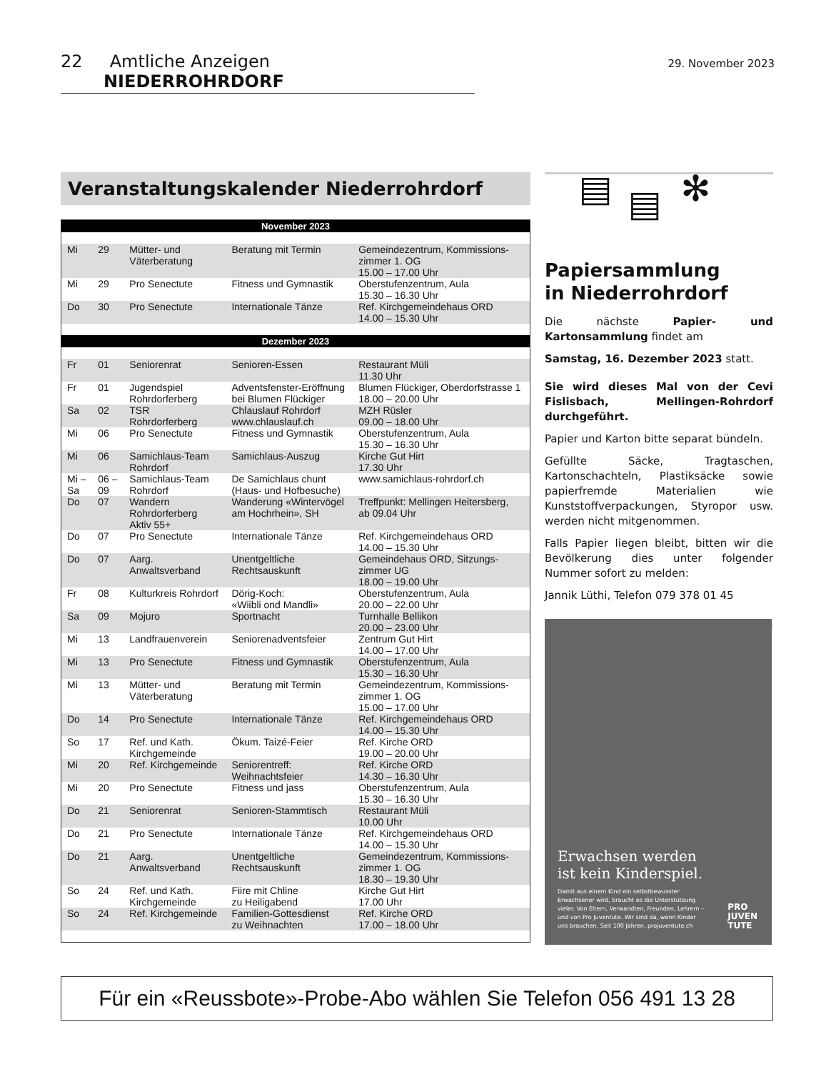22 Amtliche Anzeigen NIEDERROHRDORF
29. November 2023
Veranstaltungskalender Niederrohrdorf
| November 2023 | | | | |
| --- | --- | --- | --- | --- |
| Mi | 29 | Mütter- und Väterberatung | Beratung mit Termin | Gemeindezentrum, Kommissions- zimmer 1. OG 15.00 – 17.00 Uhr |
| Mi | 29 | Pro Senectute | Fitness und Gymnastik | Oberstufenzentrum, Aula 15.30 – 16.30 Uhr |
| Do | 30 | Pro Senectute | Internationale Tänze | Ref. Kirchgemeindehaus ORD 14.00 – 15.30 Uhr |
| Dezember 2023 | | | | |
| Fr | 01 | Seniorenrat | Senioren-Essen | Restaurant Müli 11.30 Uhr |
| Fr | 01 | Jugendspiel Rohrdorferberg | Adventsfenster-Eröffnung bei Blumen Flückiger | Blumen Flückiger, Oberdorfstrasse 1 18.00 – 20.00 Uhr |
| Sa | 02 | TSR Rohrdorferberg | Chlauslauf Rohrdorf www.chlauslauf.ch | MZH Rüsler 09.00 – 18.00 Uhr |
| Mi | 06 | Pro Senectute | Fitness und Gymnastik | Oberstufenzentrum, Aula 15.30 – 16.30 Uhr |
| Mi | 06 | Samichlaus-Team Rohrdorf | Samichlaus-Auszug | Kirche Gut Hirt 17.30 Uhr |
| Mi – Sa | 06 – 09 | Samichlaus-Team Rohrdorf | De Samichlaus chunt (Haus- und Hofbesuche) | www.samichlaus-rohrdorf.ch |
| Do | 07 | Wandern Rohrdorferberg Aktiv 55+ | Wanderung «Wintervögel am Hochrhein», SH | Treffpunkt: Mellingen Heitersberg, ab 09.04 Uhr |
| Do | 07 | Pro Senectute | Internationale Tänze | Ref. Kirchgemeindehaus ORD 14.00 – 15.30 Uhr |
| Do | 07 | Aarg. Anwaltsverband | Unentgeltliche Rechtsauskunft | Gemeindehaus ORD, Sitzungs- zimmer UG 18.00 – 19.00 Uhr |
| Fr | 08 | Kulturkreis Rohrdorf | Dörig-Koch: «Wiibli ond Mandli» | Oberstufenzentrum, Aula 20.00 – 22.00 Uhr |
| Sa | 09 | Mojuro | Sportnacht | Turnhalle Bellikon 20.00 – 23.00 Uhr |
| Mi | 13 | Landfrauenverein | Seniorenadventsfeier | Zentrum Gut Hirt 14.00 – 17.00 Uhr |
| Mi | 13 | Pro Senectute | Fitness und Gymnastik | Oberstufenzentrum, Aula 15.30 – 16.30 Uhr |
| Mi | 13 | Mütter- und Väterberatung | Beratung mit Termin | Gemeindezentrum, Kommissions- zimmer 1. OG 15.00 – 17.00 Uhr |
| Do | 14 | Pro Senectute | Internationale Tänze | Ref. Kirchgemeindehaus ORD 14.00 – 15.30 Uhr |
| So | 17 | Ref. und Kath. Kirchgemeinde | Ökum. Taizé-Feier | Ref. Kirche ORD 19.00 – 20.00 Uhr |
| Mi | 20 | Ref. Kirchgemeinde | Seniorentreff: Weihnachtsfeier | Ref. Kirche ORD 14.30 – 16.30 Uhr |
| Mi | 20 | Pro Senectute | Fitness und jass | Oberstufenzentrum, Aula 15.30 – 16.30 Uhr |
| Do | 21 | Seniorenrat | Senioren-Stammtisch | Restaurant Müli 10.00 Uhr |
| Do | 21 | Pro Senectute | Internationale Tänze | Ref. Kirchgemeindehaus ORD 14.00 – 15.30 Uhr |
| Do | 21 | Aarg. Anwaltsverband | Unentgeltliche Rechtsauskunft | Gemeindezentrum, Kommissions- zimmer 1. OG 18.30 – 19.30 Uhr |
| So | 24 | Ref. und Kath. Kirchgemeinde | Fiire mit Chline zu Heiligabend | Kirche Gut Hirt 17.00 Uhr |
| So | 24 | Ref. Kirchgemeinde | Familien-Gottesdienst zu Weihnachten | Ref. Kirche ORD 17.00 – 18.00 Uhr |
▤ ✻ ▤
Papiersammlung
in Niederrohrdorf
Die nächste Papier- und Kartonsammlung findet am
Samstag, 16. Dezember 2023 statt.
Sie wird dieses Mal von der Cevi Fislisbach, Mellingen-Rohrdorf durchgeführt.
Papier und Karton bitte separat bündeln.
Gefüllte Säcke, Tragtaschen, Kartonschachteln, Plastiksäcke sowie papierfremde Materialien wie Kunststoffverpackungen, Styropor usw. werden nicht mitgenommen.
Falls Papier liegen bleibt, bitten wir die Bevölkerung dies unter folgender Nummer sofort zu melden:
Jannik Lüthi, Telefon 079 378 01 45
Erwachsen werden
ist kein Kinderspiel.
Damit aus einem Kind ein selbstbewusster Erwachsener wird, braucht es die Unterstützung vieler. Von Eltern, Verwandten, Freunden, Lehrern – und von Pro Juventute. Wir sind da, wenn Kinder uns brauchen. Seit 100 Jahren. projuventute.ch
PRO
JUVEN
TUTE
Für ein «Reussbote»-Probe-Abo wählen Sie Telefon 056 491 13 28